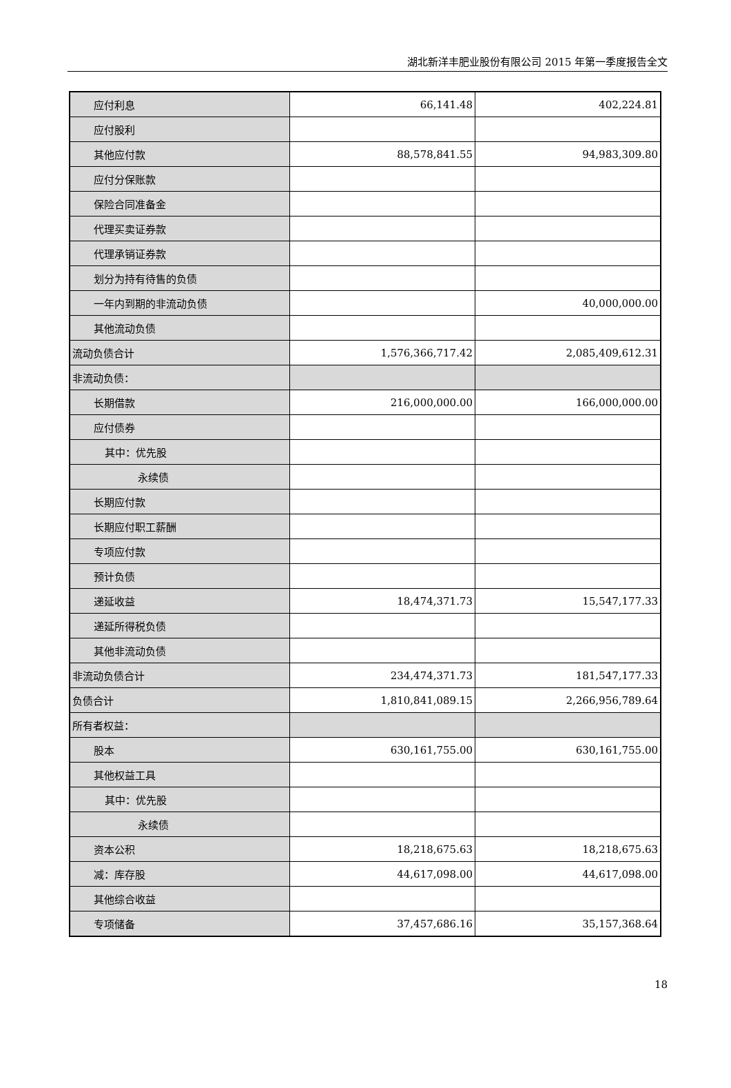湖北新洋丰肥业股份有限公司 2015 年第一季度报告全文
| 应付利息 | 66,141.48 | 402,224.81 |
| 应付股利 | | |
| 其他应付款 | 88,578,841.55 | 94,983,309.80 |
| 应付分保账款 | | |
| 保险合同准备金 | | |
| 代理买卖证券款 | | |
| 代理承销证券款 | | |
| 划分为持有待售的负债 | | |
| 一年内到期的非流动负债 | | 40,000,000.00 |
| 其他流动负债 | | |
| 流动负债合计 | 1,576,366,717.42 | 2,085,409,612.31 |
| 非流动负债： | | |
| 长期借款 | 216,000,000.00 | 166,000,000.00 |
| 应付债券 | | |
| 其中：优先股 | | |
| 永续债 | | |
| 长期应付款 | | |
| 长期应付职工薪酬 | | |
| 专项应付款 | | |
| 预计负债 | | |
| 递延收益 | 18,474,371.73 | 15,547,177.33 |
| 递延所得税负债 | | |
| 其他非流动负债 | | |
| 非流动负债合计 | 234,474,371.73 | 181,547,177.33 |
| 负债合计 | 1,810,841,089.15 | 2,266,956,789.64 |
| 所有者权益： | | |
| 股本 | 630,161,755.00 | 630,161,755.00 |
| 其他权益工具 | | |
| 其中：优先股 | | |
| 永续债 | | |
| 资本公积 | 18,218,675.63 | 18,218,675.63 |
| 减：库存股 | 44,617,098.00 | 44,617,098.00 |
| 其他综合收益 | | |
| 专项储备 | 37,457,686.16 | 35,157,368.64 |
18